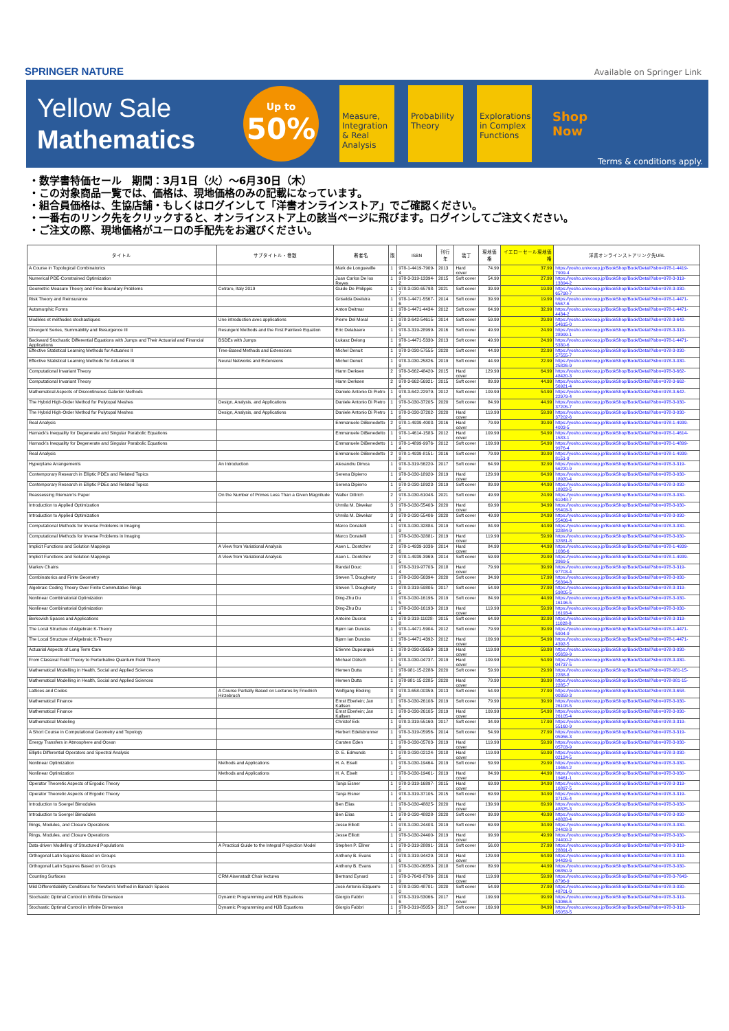SPRINGER NATURE
Available on Springer Link
Yellow Sale
Mathematics
Up to
50%
Measure, Integration & Real Analysis
Probability Theory
Explorations in Complex Functions
Shop
Now
Terms & conditions apply.
・数学書特価セール　期間：3月1日（火）～6月30日（木）
・この対象商品一覧では、価格は、現地価格のみの記載になっています。
・組合員価格は、生協店舗・もしくはログインして「洋書オンラインストア」でご確認ください。
・一番右のリンク先をクリックすると、オンラインストア上の該当ページに飛びます。ログインしてご注文ください。
・ご注文の際、現地価格がユーロの手配先をお選びください。
| タイトル | サブタイトル・巻数 | 著者名 | 版 | ISBN | 刊行年 | 装丁 | 現地価格 | イエローセール現地価格 | 洋書オンラインストアリンク先URL |
| --- | --- | --- | --- | --- | --- | --- | --- | --- | --- |
| A Course in Topological Combinatorics | | Mark de Longueville | 1 | 978-1-4419-7909-4 | 2013 | Hard cover | 74.99 | 37.99 | https://yosho.univcoop.jp/BookShop/Book/Detail?isbn=978-1-4419-7909-4 |
| Numerical PDE-Constrained Optimization | | Juan Carlos De los Reyes | 1 | 978-3-319-13394-2 | 2015 | Soft cover | 54.99 | 27.99 | https://yosho.univcoop.jp/BookShop/Book/Detail?isbn=978-3-319-13394-2 |
| Geometric Measure Theory and Free Boundary Problems | Cetraro, Italy 2019 | Guido De Philippis | 1 | 978-3-030-65798-7 | 2021 | Soft cover | 39.99 | 19.99 | https://yosho.univcoop.jp/BookShop/Book/Detail?isbn=978-3-030-65798-7 |
| Risk Theory and Reinsurance | | Griselda Deelstra | 1 | 978-1-4471-5567-6 | 2014 | Soft cover | 39.99 | 19.99 | https://yosho.univcoop.jp/BookShop/Book/Detail?isbn=978-1-4471-5567-6 |
| Automorphic Forms | | Anton Deitmar | 1 | 978-1-4471-4434-2 | 2012 | Soft cover | 64.99 | 32.99 | https://yosho.univcoop.jp/BookShop/Book/Detail?isbn=978-1-4471-4434-2 |
| Modèles et méthodes stochastiques | Une introduction avec applications | Pierre Del Moral | 1 | 978-3-642-54615-0 | 2014 | Soft cover | 59.99 | 29.99 | https://yosho.univcoop.jp/BookShop/Book/Detail?isbn=978-3-642-54615-0 |
| Divergent Series, Summability and Resurgence III | Resurgent Methods and the First Painlevé Equation | Eric Delabaere | 1 | 978-3-319-28999-1 | 2016 | Soft cover | 49.99 | 24.99 | https://yosho.univcoop.jp/BookShop/Book/Detail?isbn=978-3-319-28999-1 |
| Backward Stochastic Differential Equations with Jumps and Their Actuarial and Financial Applications | BSDEs with Jumps | Łukasz Delong | 1 | 978-1-4471-5330-6 | 2013 | Soft cover | 49.99 | 24.99 | https://yosho.univcoop.jp/BookShop/Book/Detail?isbn=978-1-4471-5330-6 |
| Effective Statistical Learning Methods for Actuaries II | Tree-Based Methods and Extensions | Michel Denuit | 1 | 978-3-030-57555-7 | 2020 | Soft cover | 44.99 | 22.99 | https://yosho.univcoop.jp/BookShop/Book/Detail?isbn=978-3-030-57555-7 |
| Effective Statistical Learning Methods for Actuaries III | Neural Networks and Extensions | Michel Denuit | 1 | 978-3-030-25826-9 | 2019 | Soft cover | 44.99 | 22.99 | https://yosho.univcoop.jp/BookShop/Book/Detail?isbn=978-3-030-25826-9 |
| Computational Invariant Theory | | Harm Derksen | 2 | 978-3-662-48420-3 | 2015 | Hard cover | 129.99 | 64.99 | https://yosho.univcoop.jp/BookShop/Book/Detail?isbn=978-3-662-48420-3 |
| Computational Invariant Theory | | Harm Derksen | 2 | 978-3-662-56921-4 | 2015 | Soft cover | 89.99 | 44.99 | https://yosho.univcoop.jp/BookShop/Book/Detail?isbn=978-3-662-56921-4 |
| Mathematical Aspects of Discontinuous Galerkin Methods | | Daniele Antonio Di Pietro | 1 | 978-3-642-22979-4 | 2012 | Soft cover | 109.99 | 54.99 | https://yosho.univcoop.jp/BookShop/Book/Detail?isbn=978-3-642-22979-4 |
| The Hybrid High-Order Method for Polytopal Meshes | Design, Analysis, and Applications | Daniele Antonio Di Pietro | 1 | 978-3-030-37205-7 | 2020 | Soft cover | 84.99 | 44.99 | https://yosho.univcoop.jp/BookShop/Book/Detail?isbn=978-3-030-37205-7 |
| The Hybrid High-Order Method for Polytopal Meshes | Design, Analysis, and Applications | Daniele Antonio Di Pietro | 1 | 978-3-030-37202-6 | 2020 | Hard cover | 119.99 | 59.99 | https://yosho.univcoop.jp/BookShop/Book/Detail?isbn=978-3-030-37202-6 |
| Real Analysis | | Emmanuele DiBenedetto | 2 | 978-1-4939-4003-5 | 2016 | Hard cover | 79.99 | 39.99 | https://yosho.univcoop.jp/BookShop/Book/Detail?isbn=978-1-4939-4003-5 |
| Harnack's Inequality for Degenerate and Singular Parabolic Equations | | Emmanuele DiBenedetto | 1 | 978-1-4614-1583-1 | 2012 | Hard cover | 109.99 | 54.99 | https://yosho.univcoop.jp/BookShop/Book/Detail?isbn=978-1-4614-1583-1 |
| Harnack's Inequality for Degenerate and Singular Parabolic Equations | | Emmanuele DiBenedetto | 1 | 978-1-4899-9976-4 | 2012 | Soft cover | 109.99 | 54.99 | https://yosho.univcoop.jp/BookShop/Book/Detail?isbn=978-1-4899-9976-4 |
| Real Analysis | | Emmanuele DiBenedetto | 2 | 978-1-4939-8151-9 | 2016 | Soft cover | 79.99 | 39.99 | https://yosho.univcoop.jp/BookShop/Book/Detail?isbn=978-1-4939-8151-9 |
| Hyperplane Arrangements | An Introduction | Alexandru Dimca | 1 | 978-3-319-56220-9 | 2017 | Soft cover | 64.99 | 32.99 | https://yosho.univcoop.jp/BookShop/Book/Detail?isbn=978-3-319-56220-9 |
| Contemporary Research in Elliptic PDEs and Related Topics | | Serena Dipierro | 1 | 978-3-030-18920-4 | 2019 | Hard cover | 129.99 | 64.99 | https://yosho.univcoop.jp/BookShop/Book/Detail?isbn=978-3-030-18920-4 |
| Contemporary Research in Elliptic PDEs and Related Topics | | Serena Dipierro | 1 | 978-3-030-18923-5 | 2019 | Soft cover | 89.99 | 44.99 | https://yosho.univcoop.jp/BookShop/Book/Detail?isbn=978-3-030-18923-5 |
| Reassessing Riemann's Paper | On the Number of Primes Less Than a Given Magnitude | Walter Dittrich | 2 | 978-3-030-61048-7 | 2021 | Soft cover | 49.99 | 24.99 | https://yosho.univcoop.jp/BookShop/Book/Detail?isbn=978-3-030-61048-7 |
| Introduction to Applied Optimization | | Urmila M. Diwekar | 3 | 978-3-030-55403-3 | 2020 | Hard cover | 69.99 | 34.99 | https://yosho.univcoop.jp/BookShop/Book/Detail?isbn=978-3-030-55403-3 |
| Introduction to Applied Optimization | | Urmila M. Diwekar | 3 | 978-3-030-55406-4 | 2020 | Soft cover | 49.99 | 24.99 | https://yosho.univcoop.jp/BookShop/Book/Detail?isbn=978-3-030-55406-4 |
| Computational Methods for Inverse Problems in Imaging | | Marco Donatelli | 1 | 978-3-030-32884-9 | 2019 | Soft cover | 84.99 | 44.99 | https://yosho.univcoop.jp/BookShop/Book/Detail?isbn=978-3-030-32884-9 |
| Computational Methods for Inverse Problems in Imaging | | Marco Donatelli | 1 | 978-3-030-32881-8 | 2019 | Hard cover | 119.99 | 59.99 | https://yosho.univcoop.jp/BookShop/Book/Detail?isbn=978-3-030-32881-8 |
| Implicit Functions and Solution Mappings | A View from Variational Analysis | Asen L. Dontchev | 2 | 978-1-4939-1036-6 | 2014 | Hard cover | 84.99 | 44.99 | https://yosho.univcoop.jp/BookShop/Book/Detail?isbn=978-1-4939-1036-6 |
| Implicit Functions and Solution Mappings | A View from Variational Analysis | Asen L. Dontchev | 2 | 978-1-4939-3969-5 | 2014 | Soft cover | 59.99 | 29.99 | https://yosho.univcoop.jp/BookShop/Book/Detail?isbn=978-1-4939-3969-5 |
| Markov Chains | | Randal Douc | 1 | 978-3-319-97703-4 | 2018 | Hard cover | 79.99 | 39.99 | https://yosho.univcoop.jp/BookShop/Book/Detail?isbn=978-3-319-97703-4 |
| Combinatorics and Finite Geometry | | Steven T. Dougherty | 1 | 978-3-030-56394-3 | 2020 | Soft cover | 34.99 | 17.99 | https://yosho.univcoop.jp/BookShop/Book/Detail?isbn=978-3-030-56394-3 |
| Algebraic Coding Theory Over Finite Commutative Rings | | Steven T. Dougherty | 1 | 978-3-319-59805-5 | 2017 | Soft cover | 54.99 | 27.99 | https://yosho.univcoop.jp/BookShop/Book/Detail?isbn=978-3-319-59805-5 |
| Nonlinear Combinatorial Optimization | | Ding-Zhu Du | 1 | 978-3-030-16196-5 | 2019 | Soft cover | 84.99 | 44.99 | https://yosho.univcoop.jp/BookShop/Book/Detail?isbn=978-3-030-16196-5 |
| Nonlinear Combinatorial Optimization | | Ding-Zhu Du | 1 | 978-3-030-16193-4 | 2019 | Hard cover | 119.99 | 59.99 | https://yosho.univcoop.jp/BookShop/Book/Detail?isbn=978-3-030-16193-4 |
| Berkovich Spaces and Applications | | Antoine Ducros | 1 | 978-3-319-11028-8 | 2015 | Soft cover | 64.99 | 32.99 | https://yosho.univcoop.jp/BookShop/Book/Detail?isbn=978-3-319-11028-8 |
| The Local Structure of Algebraic K-Theory | | Bjørn Ian Dundas | 1 | 978-1-4471-5904-9 | 2012 | Soft cover | 79.99 | 39.99 | https://yosho.univcoop.jp/BookShop/Book/Detail?isbn=978-1-4471-5904-9 |
| The Local Structure of Algebraic K-Theory | | Bjørn Ian Dundas | 1 | 978-1-4471-4392-5 | 2012 | Hard cover | 109.99 | 54.99 | https://yosho.univcoop.jp/BookShop/Book/Detail?isbn=978-1-4471-4392-5 |
| Actuarial Aspects of Long Term Care | | Etienne Dupourqué | 1 | 978-3-030-05659-9 | 2019 | Hard cover | 119.99 | 59.99 | https://yosho.univcoop.jp/BookShop/Book/Detail?isbn=978-3-030-05659-9 |
| From Classical Field Theory to Perturbative Quantum Field Theory | | Michael Dütsch | 1 | 978-3-030-04737-5 | 2019 | Hard cover | 109.99 | 54.99 | https://yosho.univcoop.jp/BookShop/Book/Detail?isbn=978-3-030-04737-5 |
| Mathematical Modelling in Health, Social and Applied Sciences | | Hemen Dutta | 1 | 978-981-15-2288-8 | 2020 | Soft cover | 59.99 | 29.99 | https://yosho.univcoop.jp/BookShop/Book/Detail?isbn=978-981-15-2288-8 |
| Mathematical Modelling in Health, Social and Applied Sciences | | Hemen Dutta | 1 | 978-981-15-2285-7 | 2020 | Hard cover | 79.99 | 39.99 | https://yosho.univcoop.jp/BookShop/Book/Detail?isbn=978-981-15-2285-7 |
| Lattices and Codes | A Course Partially Based on Lectures by Friedrich Hirzebruch | Wolfgang Ebeling | 3 | 978-3-658-00359-3 | 2013 | Soft cover | 54.99 | 27.99 | https://yosho.univcoop.jp/BookShop/Book/Detail?isbn=978-3-658-00359-3 |
| Mathematical Finance | | Ernst Eberlein; Jan Kallsen | 1 | 978-3-030-26108-5 | 2019 | Soft cover | 79.99 | 39.99 | https://yosho.univcoop.jp/BookShop/Book/Detail?isbn=978-3-030-26108-5 |
| Mathematical Finance | | Ernst Eberlein; Jan Kallsen | 1 | 978-3-030-26105-4 | 2019 | Hard cover | 109.99 | 54.99 | https://yosho.univcoop.jp/BookShop/Book/Detail?isbn=978-3-030-26105-4 |
| Mathematical Modeling | | Christof Eck | 1 | 978-3-319-55160-9 | 2017 | Soft cover | 34.99 | 17.99 | https://yosho.univcoop.jp/BookShop/Book/Detail?isbn=978-3-319-55160-9 |
| A Short Course in Computational Geometry and Topology | | Herbert Edelsbrunner | 1 | 978-3-319-05956-3 | 2014 | Soft cover | 54.99 | 27.99 | https://yosho.univcoop.jp/BookShop/Book/Detail?isbn=978-3-319-05956-3 |
| Energy Transfers in Atmosphere and Ocean | | Carsten Eden | 1 | 978-3-030-05703-9 | 2019 | Hard cover | 119.99 | 59.99 | https://yosho.univcoop.jp/BookShop/Book/Detail?isbn=978-3-030-05703-9 |
| Elliptic Differential Operators and Spectral Analysis | | D. E. Edmunds | 1 | 978-3-030-02124-5 | 2018 | Hard cover | 119.99 | 59.99 | https://yosho.univcoop.jp/BookShop/Book/Detail?isbn=978-3-030-02124-5 |
| Nonlinear Optimization | Methods and Applications | H. A. Eiselt | 1 | 978-3-030-19464-2 | 2019 | Soft cover | 59.99 | 29.99 | https://yosho.univcoop.jp/BookShop/Book/Detail?isbn=978-3-030-19464-2 |
| Nonlinear Optimization | Methods and Applications | H. A. Eiselt | 1 | 978-3-030-19461-1 | 2019 | Hard cover | 84.99 | 44.99 | https://yosho.univcoop.jp/BookShop/Book/Detail?isbn=978-3-030-19461-1 |
| Operator Theoretic Aspects of Ergodic Theory | | Tanja Eisner | 1 | 978-3-319-16897-5 | 2015 | Hard cover | 69.99 | 34.99 | https://yosho.univcoop.jp/BookShop/Book/Detail?isbn=978-3-319-16897-5 |
| Operator Theoretic Aspects of Ergodic Theory | | Tanja Eisner | 1 | 978-3-319-37105-4 | 2015 | Soft cover | 69.99 | 34.99 | https://yosho.univcoop.jp/BookShop/Book/Detail?isbn=978-3-319-37105-4 |
| Introduction to Soergel Bimodules | | Ben Elias | 1 | 978-3-030-48825-3 | 2020 | Hard cover | 139.99 | 69.99 | https://yosho.univcoop.jp/BookShop/Book/Detail?isbn=978-3-030-48825-3 |
| Introduction to Soergel Bimodules | | Ben Elias | 1 | 978-3-030-48828-4 | 2020 | Soft cover | 99.99 | 49.99 | https://yosho.univcoop.jp/BookShop/Book/Detail?isbn=978-3-030-48828-4 |
| Rings, Modules, and Closure Operations | | Jesse Elliott | 1 | 978-3-030-24403-3 | 2019 | Soft cover | 69.99 | 34.99 | https://yosho.univcoop.jp/BookShop/Book/Detail?isbn=978-3-030-24403-3 |
| Rings, Modules, and Closure Operations | | Jesse Elliott | 1 | 978-3-030-24400-2 | 2019 | Hard cover | 99.99 | 49.99 | https://yosho.univcoop.jp/BookShop/Book/Detail?isbn=978-3-030-24400-2 |
| Data-driven Modelling of Structured Populations | A Practical Guide to the Integral Projection Model | Stephen P. Ellner | 1 | 978-3-319-28891-8 | 2016 | Soft cover | 56.00 | 27.99 | https://yosho.univcoop.jp/BookShop/Book/Detail?isbn=978-3-319-28891-8 |
| Orthogonal Latin Squares Based on Groups | | Anthony B. Evans | 1 | 978-3-319-94429-6 | 2018 | Hard cover | 129.99 | 64.99 | https://yosho.univcoop.jp/BookShop/Book/Detail?isbn=978-3-319-94429-6 |
| Orthogonal Latin Squares Based on Groups | | Anthony B. Evans | 1 | 978-3-030-06850-9 | 2018 | Soft cover | 89.99 | 44.99 | https://yosho.univcoop.jp/BookShop/Book/Detail?isbn=978-3-030-06850-9 |
| Counting Surfaces | CRM Aisenstadt Chair lectures | Bertrand Eynard | 1 | 978-3-7643-8796-9 | 2016 | Hard cover | 119.99 | 59.99 | https://yosho.univcoop.jp/BookShop/Book/Detail?isbn=978-3-7643-8796-9 |
| Mild Differentiability Conditions for Newton's Method in Banach Spaces | | José Antonio Ezquerro | 1 | 978-3-030-48701-0 | 2020 | Soft cover | 54.99 | 27.99 | https://yosho.univcoop.jp/BookShop/Book/Detail?isbn=978-3-030-48701-0 |
| Stochastic Optimal Control in Infinite Dimension | Dynamic Programming and HJB Equations | Giorgio Fabbri | 1 | 978-3-319-53066-6 | 2017 | Hard cover | 199.99 | 99.99 | https://yosho.univcoop.jp/BookShop/Book/Detail?isbn=978-3-319-53066-6 |
| Stochastic Optimal Control in Infinite Dimension | Dynamic Programming and HJB Equations | Giorgio Fabbri | 1 | 978-3-319-85053-5 | 2017 | Soft cover | 169.99 | 84.99 | https://yosho.univcoop.jp/BookShop/Book/Detail?isbn=978-3-319-85053-5 |